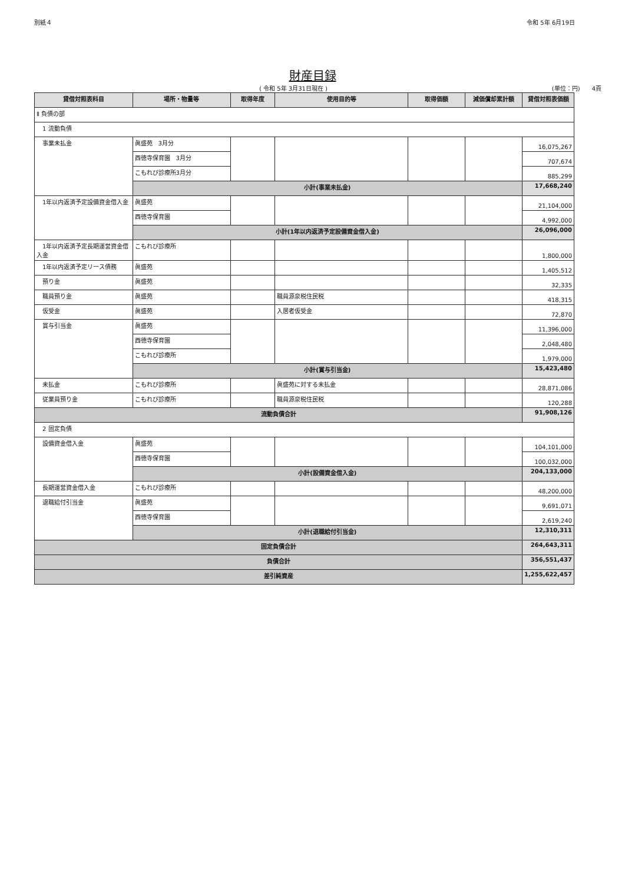別紙４ 令和 5年 6月19日
財産目録
( 令和 5年 3月31日現在 ) (単位：円)　　4頁
| 貸借対照表科目 | 場所・物量等 | 取得年度 | 使用目的等 | 取得価額 | 減価償却累計額 | 貸借対照表価額 |
| --- | --- | --- | --- | --- | --- | --- |
| Ⅱ 負債の部 | | | | | | |
| 1 流動負債 | | | | | | |
| 事業未払金 | 眞盛苑 3月分 | | | | | 16,075,267 |
| | 西徳寺保育園 3月分 | | | | | 707,674 |
| | こもれび診療所3月分 | | | | | 885,299 |
| | 小計(事業未払金) | | | | | 17,668,240 |
| 1年以内返済予定設備資金借入金 | 眞盛苑 | | | | | 21,104,000 |
| | 西徳寺保育園 | | | | | 4,992,000 |
| | 小計(1年以内返済予定設備資金借入金) | | | | | 26,096,000 |
| 1年以内返済予定長期運営資金借入金 | こもれび診療所 | | | | | 1,800,000 |
| 1年以内返済予定リース債務 | 眞盛苑 | | | | | 1,405,512 |
| 預り金 | 眞盛苑 | | | | | 32,335 |
| 職員預り金 | 眞盛苑 | | 職員源泉税住民税 | | | 418,315 |
| 仮受金 | 眞盛苑 | | 入居者仮受金 | | | 72,870 |
| 賞与引当金 | 眞盛苑 | | | | | 11,396,000 |
| | 西徳寺保育園 | | | | | 2,048,480 |
| | こもれび診療所 | | | | | 1,979,000 |
| | 小計(賞与引当金) | | | | | 15,423,480 |
| 未払金 | こもれび診療所 | | 眞盛苑に対する未払金 | | | 28,871,086 |
| 従業員預り金 | こもれび診療所 | | 職員源泉税住民税 | | | 120,288 |
| 流動負債合計 | | | | | | 91,908,126 |
| 2 固定負債 | | | | | | |
| 設備資金借入金 | 眞盛苑 | | | | | 104,101,000 |
| | 西徳寺保育園 | | | | | 100,032,000 |
| | 小計(設備資金借入金) | | | | | 204,133,000 |
| 長期運営資金借入金 | こもれび診療所 | | | | | 48,200,000 |
| 退職給付引当金 | 眞盛苑 | | | | | 9,691,071 |
| | 西徳寺保育園 | | | | | 2,619,240 |
| | 小計(退職給付引当金) | | | | | 12,310,311 |
| 固定負債合計 | | | | | | 264,643,311 |
| 負債合計 | | | | | | 356,551,437 |
| 差引純資産 | | | | | | 1,255,622,457 |